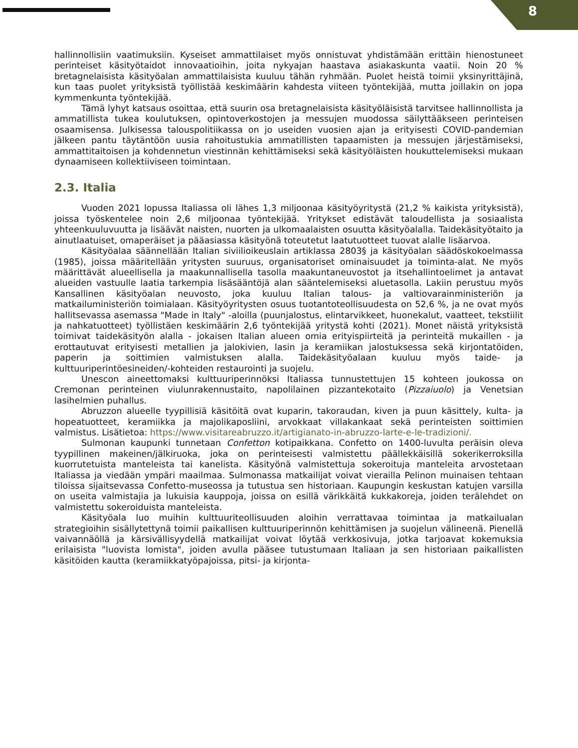8
hallinnollisiin vaatimuksiin. Kyseiset ammattilaiset myös onnistuvat yhdistämään erittäin hienostuneet perinteiset käsityötaidot innovaatioihin, joita nykyajan haastava asiakaskunta vaatii. Noin 20 % bretagnelaisista käsityöalan ammattilaisista kuuluu tähän ryhmään. Puolet heistä toimii yksinyrittäjinä, kun taas puolet yrityksistä työllistää keskimäärin kahdesta viiteen työntekijää, mutta joillakin on jopa kymmenkunta työntekijää.
Tämä lyhyt katsaus osoittaa, että suurin osa bretagnelaisista käsityöläisistä tarvitsee hallinnollista ja ammatillista tukea koulutuksen, opintoverkostojen ja messujen muodossa säilyttääkseen perinteisen osaamisensa. Julkisessa talouspolitiikassa on jo useiden vuosien ajan ja erityisesti COVID-pandemian jälkeen pantu täytäntöön uusia rahoitustukia ammatillisten tapaamisten ja messujen järjestämiseksi, ammattitaitoisen ja kohdennetun viestinnän kehittämiseksi sekä käsityöläisten houkuttelemiseksi mukaan dynaamiseen kollektiiviseen toimintaan.
2.3. Italia
Vuoden 2021 lopussa Italiassa oli lähes 1,3 miljoonaa käsityöyritystä (21,2 % kaikista yrityksistä), joissa työskentelee noin 2,6 miljoonaa työntekijää. Yritykset edistävät taloudellista ja sosiaalista yhteenkuuluvuutta ja lisäävät naisten, nuorten ja ulkomaalaisten osuutta käsityöalalla. Taidekäsityötaito ja ainutlaatuiset, omaperäiset ja pääasiassa käsityönä toteutetut laatutuotteet tuovat alalle lisäarvoa.
Käsityöalaa säännellään Italian siviilioikeuslain artiklassa 2803§ ja käsityöalan säädöskokoelmassa (1985), joissa määritellään yritysten suuruus, organisatoriset ominaisuudet ja toiminta-alat. Ne myös määrittävät alueellisella ja maakunnallisella tasolla maakuntaneuvostot ja itsehallintoelimet ja antavat alueiden vastuulle laatia tarkempia lisäsääntöjä alan sääntelemiseksi aluetasolla. Lakiin perustuu myös Kansallinen käsityöalan neuvosto, joka kuuluu Italian talous- ja valtiovarainministeriön ja matkailuministeriön toimialaan. Käsityöyritysten osuus tuotantoteollisuudesta on 52,6 %, ja ne ovat myös hallitsevassa asemassa "Made in Italy" -aloilla (puunjalostus, elintarvikkeet, huonekalut, vaatteet, tekstiilit ja nahkatuotteet) työllistäen keskimäärin 2,6 työntekijää yritystä kohti (2021). Monet näistä yrityksistä toimivat taidekäsityön alalla - jokaisen Italian alueen omia erityispiirteitä ja perinteitä mukaillen - ja erottautuvat erityisesti metallien ja jalokivien, lasin ja keramiikan jalostuksessa sekä kirjontatöiden, paperin ja soittimien valmistuksen alalla. Taidekäsityöalaan kuuluu myös taide- ja kulttuuriperintöesineiden/-kohteiden restaurointi ja suojelu.
Unescon aineettomaksi kulttuuriperinnöksi Italiassa tunnustettujen 15 kohteen joukossa on Cremonan perinteinen viulunrakennustaito, napolilainen pizzantekotaito (Pizzaiuolo) ja Venetsian lasihelmien puhallus.
Abruzzon alueelle tyypillisiä käsitöitä ovat kuparin, takoraudan, kiven ja puun käsittely, kulta- ja hopeatuotteet, keramiikka ja majolikaposliini, arvokkaat villakankaat sekä perinteisten soittimien valmistus. Lisätietoa: https://www.visitareabruzzo.it/artigianato-in-abruzzo-larte-e-le-tradizioni/.
Sulmonan kaupunki tunnetaan Confetton kotipaikkana. Confetto on 1400-luvulta peräisin oleva tyypillinen makeinen/jälkiruoka, joka on perinteisesti valmistettu päällekkäisillä sokerikerroksilla kuorrutetuista manteleista tai kanelista. Käsityönä valmistettuja sokeroituja manteleita arvostetaan Italiassa ja viedään ympäri maailmaa. Sulmonassa matkailijat voivat vierailla Pelinon muinaisen tehtaan tiloissa sijaitsevassa Confetto-museossa ja tutustua sen historiaan. Kaupungin keskustan katujen varsilla on useita valmistajia ja lukuisia kauppoja, joissa on esillä värikkäitä kukkakoreja, joiden terälehdet on valmistettu sokeroiduista manteleista.
Käsityöala luo muihin kulttuuriteollisuuden aloihin verrattavaa toimintaa ja matkailualan strategioihin sisällytettynä toimii paikallisen kulttuuriperinnön kehittämisen ja suojelun välineenä. Pienellä vaivannäöllä ja kärsivällisyydellä matkailijat voivat löytää verkkosivuja, jotka tarjoavat kokemuksia erilaisista "luovista lomista", joiden avulla pääsee tutustumaan Italiaan ja sen historiaan paikallisten käsitöiden kautta (keramiikkatyöpajoissa, pitsi- ja kirjonta-